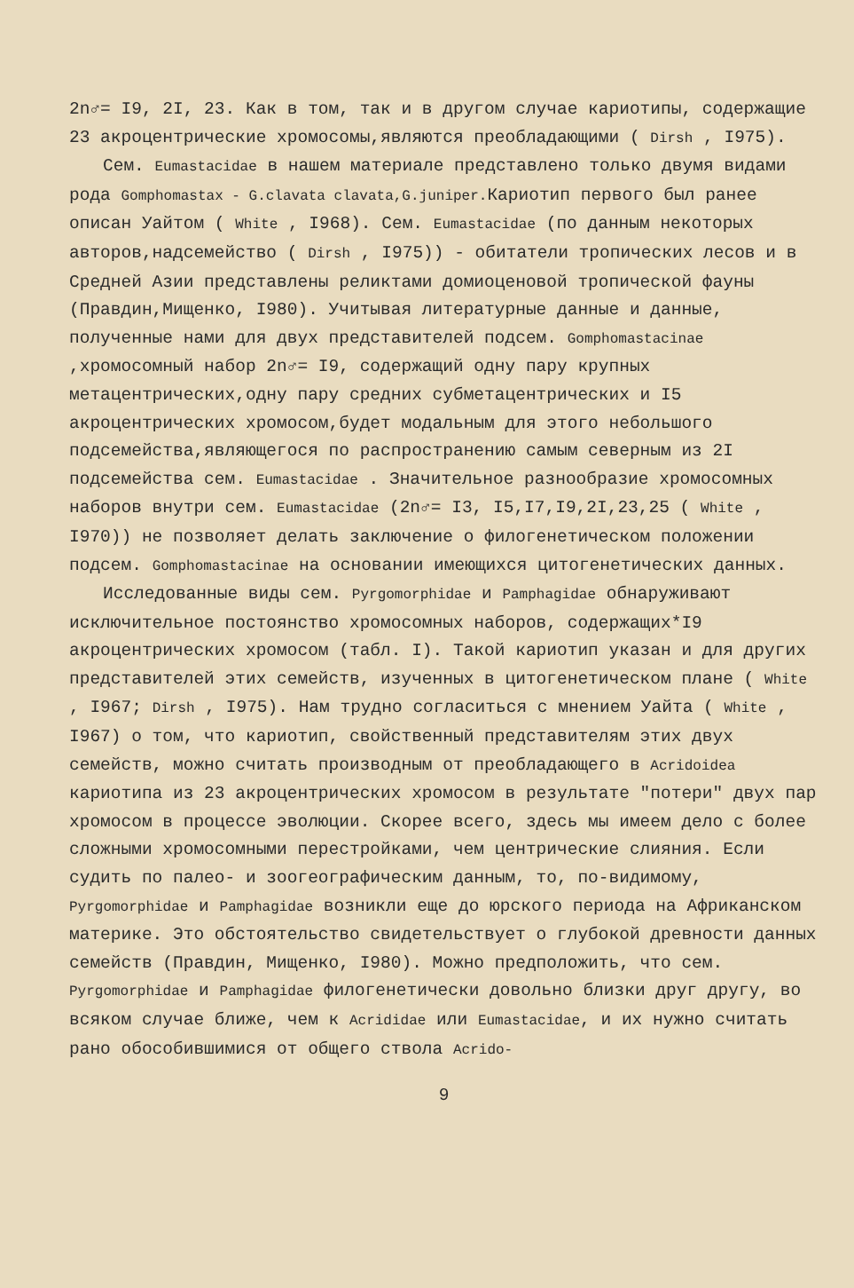2n♂= I9, 2I, 23. Как в том, так и в другом случае кариотипы, содержащие 23 акроцентрические хромосомы,являются преобладающими ( Dirsh , I975).
Сем. Eumastacidae в нашем материале представлено только двумя видами рода Gomphomastax - G.clavata clavata,G.juniper. Кариотип первого был ранее описан Уайтом ( White , I968). Сем. Eumastacidae (по данным некоторых авторов,надсемейство ( Dirsh , I975)) - обитатели тропических лесов и в Средней Азии представлены реликтами домиоценовой тропической фауны (Правдин,Мищенко, I980). Учитывая литературные данные и данные, полученные нами для двух представителей подсем. Gomphomastacinae ,хромосомный набор 2n♂= I9, содержащий одну пару крупных метацентрических,одну пару средних субметацентрических и I5 акроцентрических хромосом,будет модальным для этого небольшого подсемейства,являющегося по распространению самым северным из 2I подсемейства сем. Eumastacidae . Значительное разнообразие хромосомных наборов внутри сем. Eumastacidae (2n♂= I3, I5,I7,I9,2I,23,25 ( White , I970)) не позволяет делать заключение о филогенетическом положении подсем. Gomphomastacinae на основании имеющихся цитогенетических данных.
Исследованные виды сем. Pyrgomorphidae и Pamphagidae обнаруживают исключительное постоянство хромосомных наборов, содержащих*I9 акроцентрических хромосом (табл. I). Такой кариотип указан и для других представителей этих семейств, изученных в цитогенетическом плане ( White , I967; Dirsh , I975). Нам трудно согласиться с мнением Уайта ( White , I967) о том, что кариотип, свойственный представителям этих двух семейств, можно считать производным от преобладающего в Acridoidea кариотипа из 23 акроцентрических хромосом в результате "потери" двух пар хромосом в процессе эволюции. Скорее всего, здесь мы имеем дело с более сложными хромосомными перестройками, чем центрические слияния. Если судить по палео- и зоогеографическим данным, то, по-видимому, Pyrgomorphidae и Pamphagidae возникли еще до юрского периода на Африканском материке. Это обстоятельство свидетельствует о глубокой древности данных семейств (Правдин, Мищенко, I980). Можно предположить, что сем. Pyrgomorphidae и Pamphagidae филогенетически довольно близки друг другу, во всяком случае ближе, чем к Acrididae или Eumastacidae, и их нужно считать рано обособившимися от общего ствола Acrido-
9